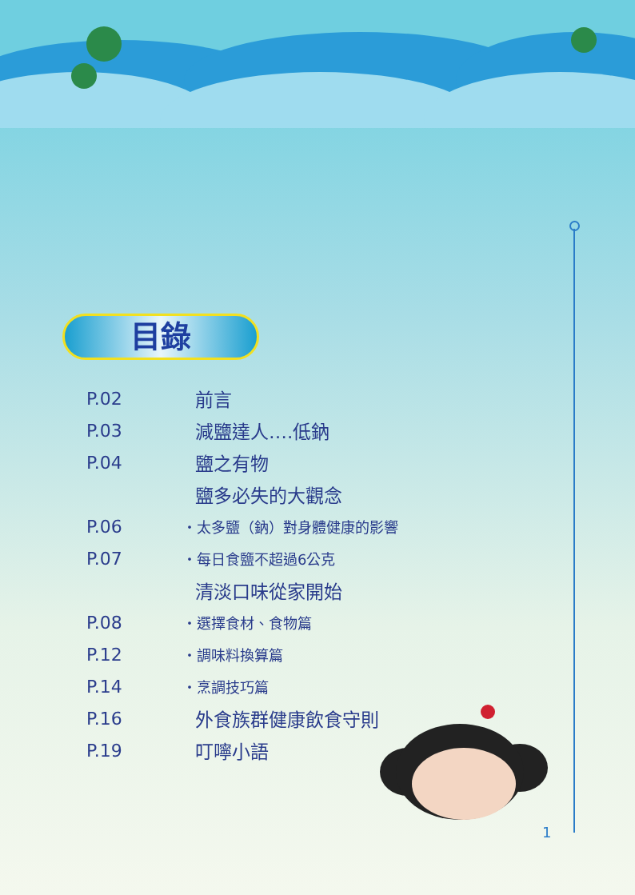目錄
P.02 前言
P.03 減鹽達人….低鈉
P.04 鹽之有物
鹽多必失的大觀念
P.06 ・太多鹽（鈉）對身體健康的影響
P.07 ・每日食鹽不超過6公克
清淡口味從家開始
P.08 ・選擇食材、食物篇
P.12 ・調味料換算篇
P.14 ・烹調技巧篇
P.16 外食族群健康飲食守則
P.19 叮嚀小語
1